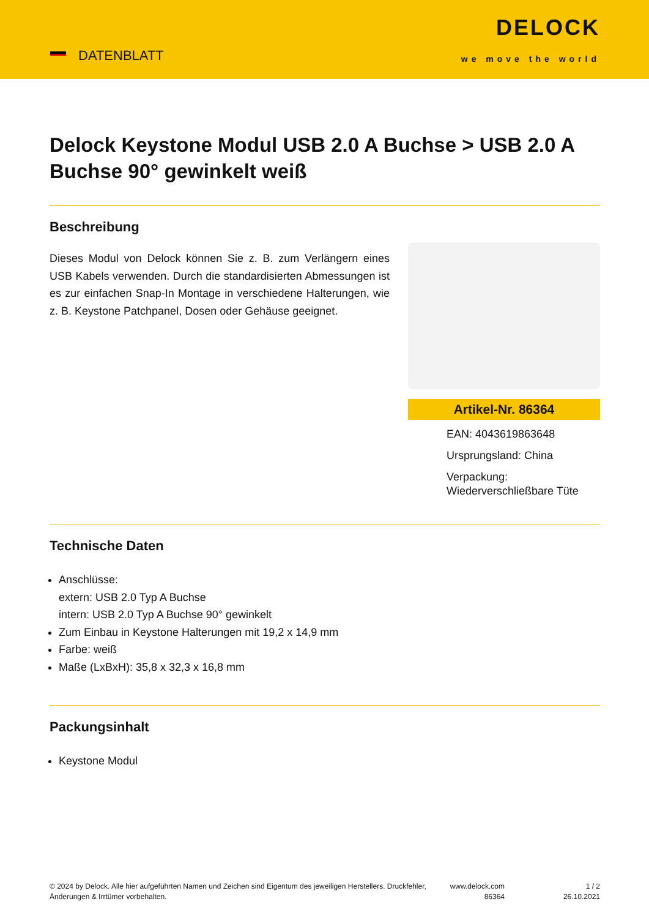DATENBLATT
DELOCK
we move the world
Delock Keystone Modul USB 2.0 A Buchse > USB 2.0 A Buchse 90° gewinkelt weiß
Beschreibung
Dieses Modul von Delock können Sie z. B. zum Verlängern eines USB Kabels verwenden. Durch die standardisierten Abmessungen ist es zur einfachen Snap-In Montage in verschiedene Halterungen, wie z. B. Keystone Patchpanel, Dosen oder Gehäuse geeignet.
Artikel-Nr. 86364
EAN: 4043619863648
Ursprungsland: China
Verpackung: Wiederverschließbare Tüte
Technische Daten
Anschlüsse:
extern: USB 2.0 Typ A Buchse
intern: USB 2.0 Typ A Buchse 90° gewinkelt
Zum Einbau in Keystone Halterungen mit 19,2 x 14,9 mm
Farbe: weiß
Maße (LxBxH): 35,8 x 32,3 x 16,8 mm
Packungsinhalt
Keystone Modul
© 2024 by Delock. Alle hier aufgeführten Namen und Zeichen sind Eigentum des jeweiligen Herstellers. Druckfehler, Änderungen & Irrtümer vorbehalten.
www.delock.com
86364
1 / 2
26.10.2021